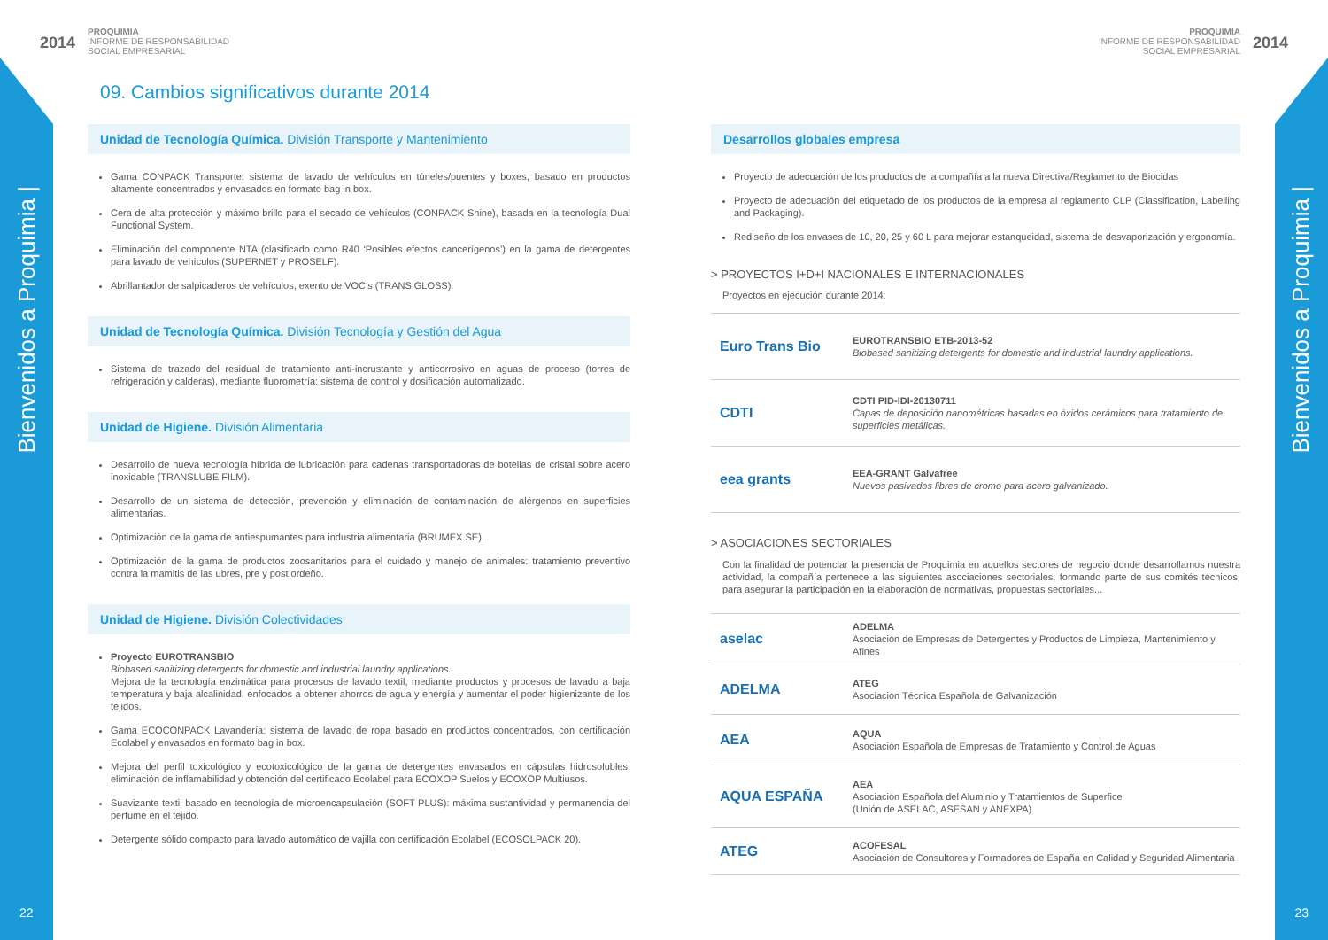Bienvenidos a Proquimia |
Bienvenidos a Proquimia |
22 23
2014
PROQUIMIA
INFORME DE RESPONSABILIDAD
SOCIAL EMPRESARIAL
PROQUIMIA
INFORME DE RESPONSABILIDAD
SOCIAL EMPRESARIAL
2014
09. Cambios significativos durante 2014
Unidad de Tecnología Química. División Transporte y Mantenimiento
Gama CONPACK Transporte: sistema de lavado de vehículos en túneles/puentes y boxes, basado en productos altamente concentrados y envasados en formato bag in box.
Cera de alta protección y máximo brillo para el secado de vehículos (CONPACK Shine), basada en la tecnología Dual Functional System.
Eliminación del componente NTA (clasificado como R40 ‘Posibles efectos cancerígenos’) en la gama de detergentes para lavado de vehículos (SUPERNET y PROSELF).
Abrillantador de salpicaderos de vehículos, exento de VOC’s (TRANS GLOSS).
Unidad de Tecnología Química. División Tecnología y Gestión del Agua
Sistema de trazado del residual de tratamiento anti-incrustante y anticorrosivo en aguas de proceso (torres de refrigeración y calderas), mediante fluorometría: sistema de control y dosificación automatizado.
Unidad de Higiene. División Alimentaria
Desarrollo de nueva tecnología híbrida de lubricación para cadenas transportadoras de botellas de cristal sobre acero inoxidable (TRANSLUBE FILM).
Desarrollo de un sistema de detección, prevención y eliminación de contaminación de alérgenos en superficies alimentarias.
Optimización de la gama de antiespumantes para industria alimentaria (BRUMEX SE).
Optimización de la gama de productos zoosanitarios para el cuidado y manejo de animales: tratamiento preventivo contra la mamitis de las ubres, pre y post ordeño.
Unidad de Higiene. División Colectividades
Proyecto EUROTRANSBIO
Biobased sanitizing detergents for domestic and industrial laundry applications.
Mejora de la tecnología enzimática para procesos de lavado textil, mediante productos y procesos de lavado a baja temperatura y baja alcalinidad, enfocados a obtener ahorros de agua y energía y aumentar el poder higienizante de los tejidos.
Gama ECOCONPACK Lavandería: sistema de lavado de ropa basado en productos concentrados, con certificación Ecolabel y envasados en formato bag in box.
Mejora del perfil toxicológico y ecotoxicológico de la gama de detergentes envasados en cápsulas hidrosolubles: eliminación de inflamabilidad y obtención del certificado Ecolabel para ECOXOP Suelos y ECOXOP Multiusos.
Suavizante textil basado en tecnología de microencapsulación (SOFT PLUS): máxima sustantividad y permanencia del perfume en el tejido.
Detergente sólido compacto para lavado automático de vajilla con certificación Ecolabel (ECOSOLPACK 20).
Desarrollos globales empresa
Proyecto de adecuación de los productos de la compañía a la nueva Directiva/Reglamento de Biocidas
Proyecto de adecuación del etiquetado de los productos de la empresa al reglamento CLP (Classification, Labelling and Packaging).
Rediseño de los envases de 10, 20, 25 y 60 L para mejorar estanqueidad, sistema de desvaporización y ergonomía.
> PROYECTOS I+D+I NACIONALES E INTERNACIONALES
Proyectos en ejecución durante 2014:
Euro Trans Bio
EUROTRANSBIO ETB-2013-52
Biobased sanitizing detergents for domestic and industrial laundry applications.
CDTI
CDTI PID-IDI-20130711
Capas de deposición nanométricas basadas en óxidos cerámicos para tratamiento de superficies metálicas.
eea grants
EEA-GRANT Galvafree
Nuevos pasivados libres de cromo para acero galvanizado.
> ASOCIACIONES SECTORIALES
Con la finalidad de potenciar la presencia de Proquimia en aquellos sectores de negocio donde desarrollamos nuestra actividad, la compañía pertenece a las siguientes asociaciones sectoriales, formando parte de sus comités técnicos, para asegurar la participación en la elaboración de normativas, propuestas sectoriales...
aselac
ADELMA
Asociación de Empresas de Detergentes y Productos de Limpieza, Mantenimiento y Afines
ADELMA
ATEG
Asociación Técnica Española de Galvanización
AEA
AQUA
Asociación Española de Empresas de Tratamiento y Control de Aguas
AQUA ESPAÑA
AEA
Asociación Española del Aluminio y Tratamientos de Superfice
(Unión de ASELAC, ASESAN y ANEXPA)
ATEG
ACOFESAL
Asociación de Consultores y Formadores de España en Calidad y Seguridad Alimentaria